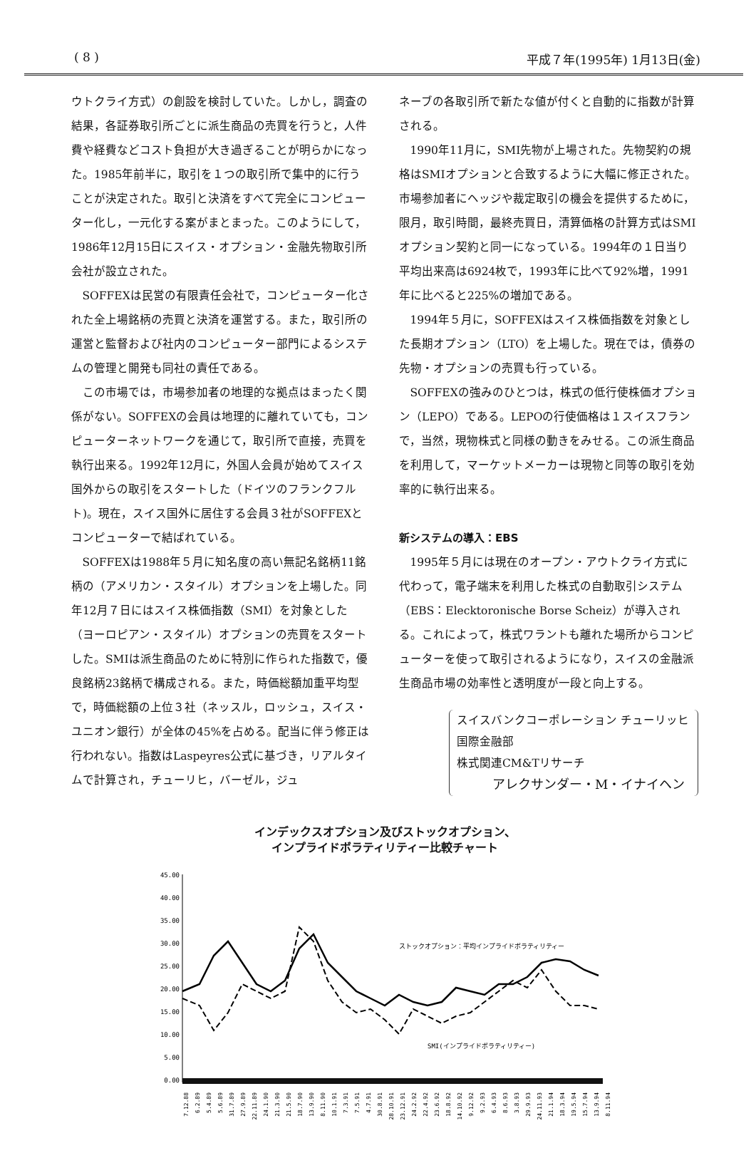( 8 ) 平成７年(1995年) 1月13日(金)
ウトクライ方式）の創設を検討していた。しかし，調査の結果，各証券取引所ごとに派生商品の売買を行うと，人件費や経費などコスト負担が大き過ぎることが明らかになった。1985年前半に，取引を１つの取引所で集中的に行うことが決定された。取引と決済をすべて完全にコンピューター化し，一元化する案がまとまった。このようにして，1986年12月15日にスイス・オプション・金融先物取引所会社が設立された。
SOFFEXは民営の有限責任会社で，コンピューター化された全上場銘柄の売買と決済を運営する。また，取引所の運営と監督および社内のコンピューター部門によるシステムの管理と開発も同社の責任である。
この市場では，市場参加者の地理的な拠点はまったく関係がない。SOFFEXの会員は地理的に離れていても，コンピューターネットワークを通じて，取引所で直接，売買を執行出来る。1992年12月に，外国人会員が始めてスイス国外からの取引をスタートした（ドイツのフランクフルト)。現在，スイス国外に居住する会員３社がSOFFEXとコンピューターで結ばれている。
SOFFEXは1988年５月に知名度の高い無記名銘柄11銘柄の（アメリカン・スタイル）オプションを上場した。同年12月７日にはスイス株価指数（SMI）を対象とした（ヨーロピアン・スタイル）オプションの売買をスタートした。SMIは派生商品のために特別に作られた指数で，優良銘柄23銘柄で構成される。また，時価総額加重平均型で，時価総額の上位３社（ネッスル，ロッシュ，スイス・ユニオン銀行）が全体の45%を占める。配当に伴う修正は行われない。指数はLaspeyres公式に基づき，リアルタイムで計算され，チューリヒ，バーゼル，ジュ
ネーブの各取引所で新たな値が付くと自動的に指数が計算される。
1990年11月に，SMI先物が上場された。先物契約の規格はSMIオプションと合致するように大幅に修正された。市場参加者にヘッジや裁定取引の機会を提供するために，限月，取引時間，最終売買日，清算価格の計算方式はSMIオプション契約と同一になっている。1994年の１日当り平均出来高は6924枚で，1993年に比べて92%増，1991年に比べると225%の増加である。
1994年５月に，SOFFEXはスイス株価指数を対象とした長期オプション（LTO）を上場した。現在では，債券の先物・オプションの売買も行っている。
SOFFEXの強みのひとつは，株式の低行使株価オプション（LEPO）である。LEPOの行使価格は１スイスフランで，当然，現物株式と同様の動きをみせる。この派生商品を利用して，マーケットメーカーは現物と同等の取引を効率的に執行出来る。
新システムの導入：EBS
1995年５月には現在のオープン・アウトクライ方式に代わって，電子端末を利用した株式の自動取引システム（EBS：Elecktoronische Borse Scheiz）が導入される。これによって，株式ワラントも離れた場所からコンピューターを使って取引されるようになり，スイスの金融派生商品市場の効率性と透明度が一段と向上する。
スイスバンクコーポレーション チューリッヒ
国際金融部
株式関連CM&Tリサーチ
アレクサンダー・M・イナイヘン
インデックスオプション及びストックオプション、
インプライドボラティリティー比較チャート
45.00
40.00
35.00
30.00
25.00
20.00
15.00
10.00
5.00
0.00
ストックオプション：平均インプライドボラティリティー
SMI(インプライドボラティリティー)
7.12.88
6.2.89
5.4.89
5.6.89
31.7.89
27.9.89
22.11.89
24.1.90
21.3.90
21.5.90
18.7.90
13.9.90
8.11.90
10.1.91
7.3.91
7.5.91
4.7.91
30.8.91
28.10.91
23.12.91
24.2.92
22.4.92
23.6.92
18.8.92
14.10.92
9.12.92
9.2.93
6.4.93
8.6.93
3.8.93
29.9.93
24.11.93
21.1.94
18.3.94
19.5.94
15.7.94
13.9.94
8.11.94